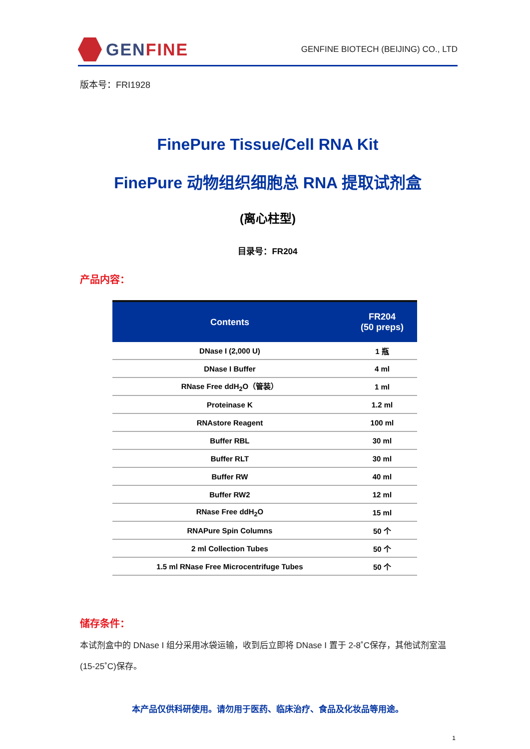GEN FINE
GENFINE BIOTECH (BEIJING) CO., LTD
版本号：FRI1928
FinePure Tissue/Cell RNA Kit
FinePure 动物组织细胞总 RNA 提取试剂盒
(离心柱型)
目录号：FR204
产品内容：
| Contents | FR204 (50 preps) |
| --- | --- |
| DNase I (2,000 U) | 1 瓶 |
| DNase I Buffer | 4 ml |
| RNase Free ddH<sub>2</sub>O（管装） | 1 ml |
| Proteinase K | 1.2 ml |
| RNAstore Reagent | 100 ml |
| Buffer RBL | 30 ml |
| Buffer RLT | 30 ml |
| Buffer RW | 40 ml |
| Buffer RW2 | 12 ml |
| RNase Free ddH<sub>2</sub>O | 15 ml |
| RNAPure Spin Columns | 50 个 |
| 2 ml Collection Tubes | 50 个 |
| 1.5 ml RNase Free Microcentrifuge Tubes | 50 个 |
储存条件：
本试剂盒中的 DNase I 组分采用冰袋运输，收到后立即将 DNase I 置于 2-8˚C保存，其他试剂室温(15-25˚C)保存。
本产品仅供科研使用。请勿用于医药、临床治疗、食品及化妆品等用途。
1